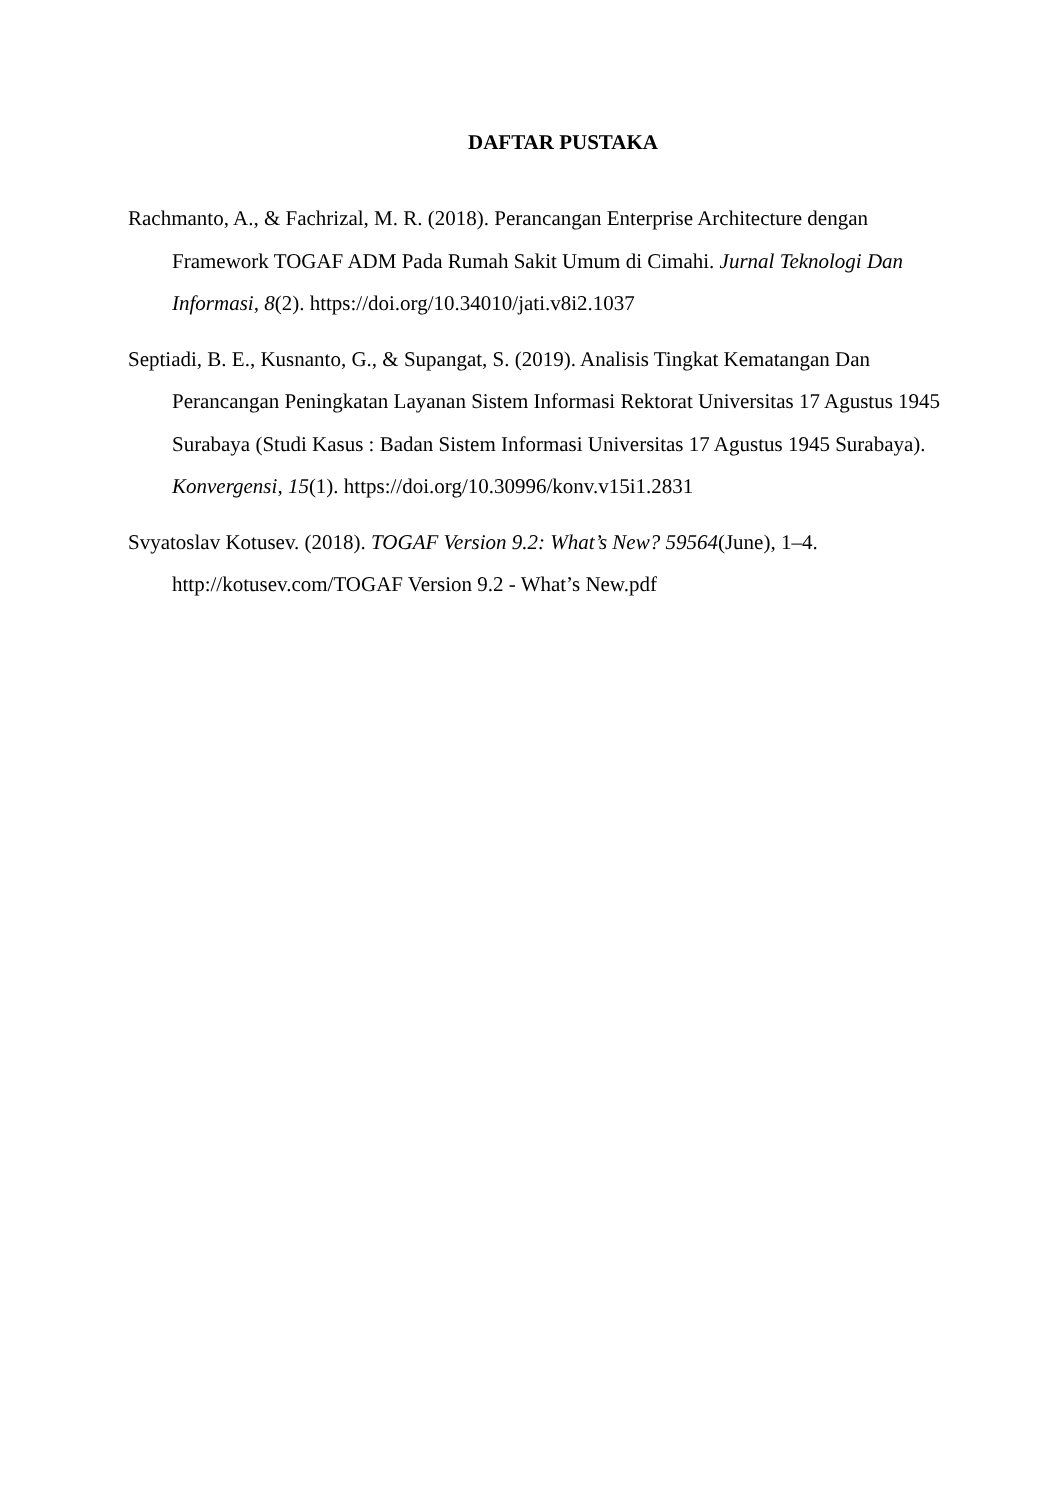DAFTAR PUSTAKA
Rachmanto, A., & Fachrizal, M. R. (2018). Perancangan Enterprise Architecture dengan Framework TOGAF ADM Pada Rumah Sakit Umum di Cimahi. Jurnal Teknologi Dan Informasi, 8(2). https://doi.org/10.34010/jati.v8i2.1037
Septiadi, B. E., Kusnanto, G., & Supangat, S. (2019). Analisis Tingkat Kematangan Dan Perancangan Peningkatan Layanan Sistem Informasi Rektorat Universitas 17 Agustus 1945 Surabaya (Studi Kasus : Badan Sistem Informasi Universitas 17 Agustus 1945 Surabaya). Konvergensi, 15(1). https://doi.org/10.30996/konv.v15i1.2831
Svyatoslav Kotusev. (2018). TOGAF Version 9.2: What’s New? 59564(June), 1–4. http://kotusev.com/TOGAF Version 9.2 - What’s New.pdf